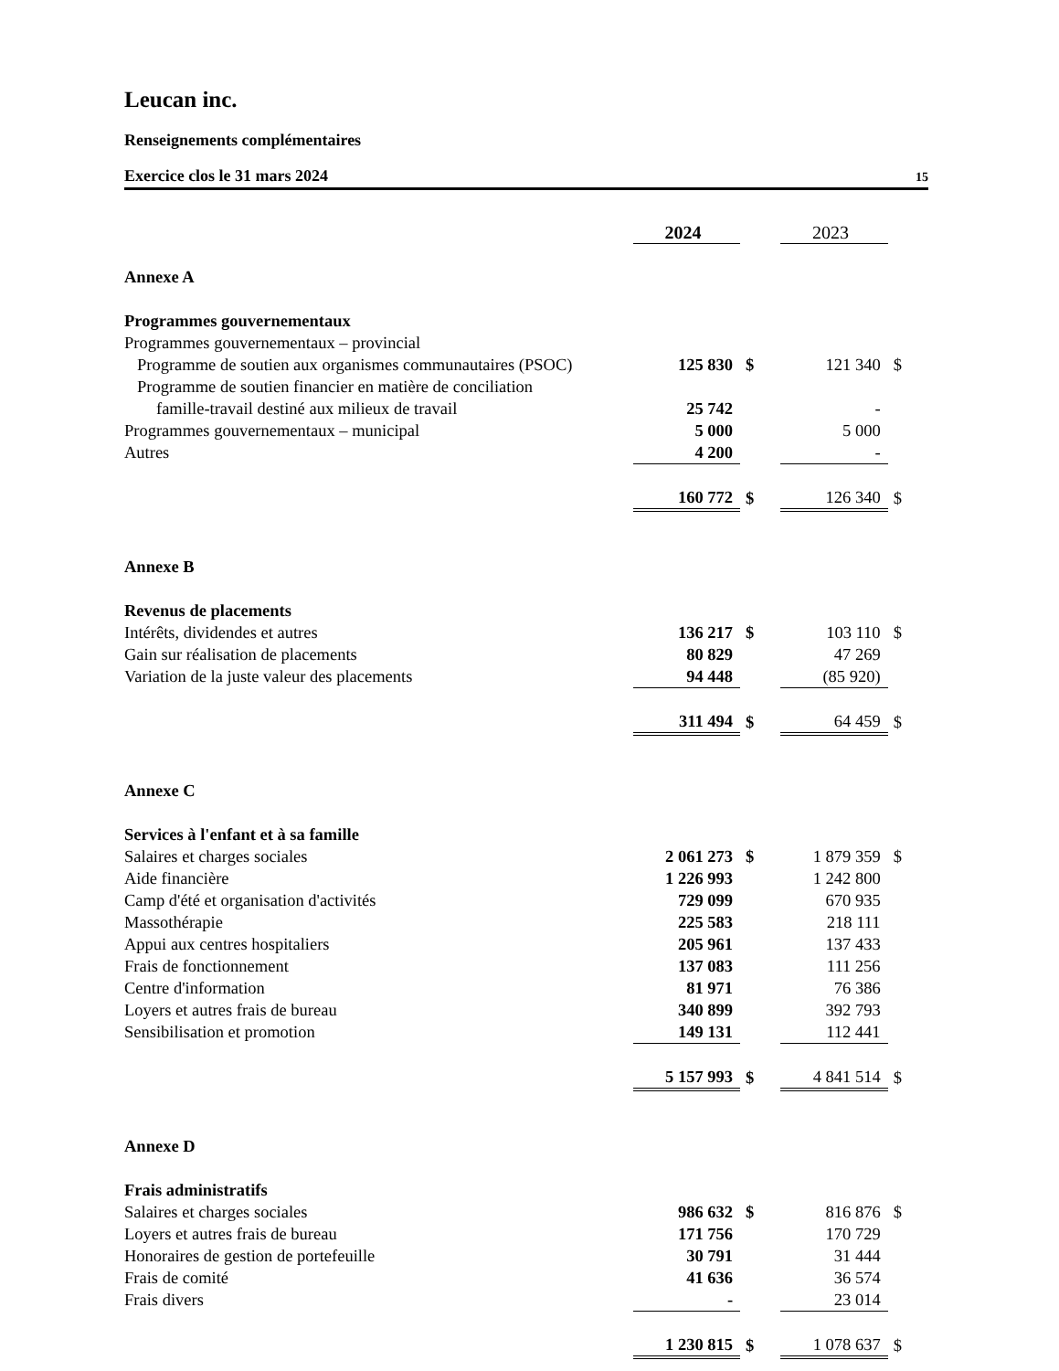Leucan inc.
Renseignements complémentaires
Exercice clos le 31 mars 2024 15
| | 2024 | | 2023 | |
| Annexe A | | | | |
| Programmes gouvernementaux | | | | |
| Programmes gouvernementaux – provincial | | | | |
| Programme de soutien aux organismes communautaires (PSOC) | 125 830 | $ | 121 340 | $ |
| Programme de soutien financier en matière de conciliation | | | | |
| famille-travail destiné aux milieux de travail | 25 742 | | - | |
| Programmes gouvernementaux – municipal | 5 000 | | 5 000 | |
| Autres | 4 200 | | - | |
| | 160 772 | $ | 126 340 | $ |
| Annexe B | | | | |
| Revenus de placements | | | | |
| Intérêts, dividendes et autres | 136 217 | $ | 103 110 | $ |
| Gain sur réalisation de placements | 80 829 | | 47 269 | |
| Variation de la juste valeur des placements | 94 448 | | (85 920) | |
| | 311 494 | $ | 64 459 | $ |
| Annexe C | | | | |
| Services à l'enfant et à sa famille | | | | |
| Salaires et charges sociales | 2 061 273 | $ | 1 879 359 | $ |
| Aide financière | 1 226 993 | | 1 242 800 | |
| Camp d'été et organisation d'activités | 729 099 | | 670 935 | |
| Massothérapie | 225 583 | | 218 111 | |
| Appui aux centres hospitaliers | 205 961 | | 137 433 | |
| Frais de fonctionnement | 137 083 | | 111 256 | |
| Centre d'information | 81 971 | | 76 386 | |
| Loyers et autres frais de bureau | 340 899 | | 392 793 | |
| Sensibilisation et promotion | 149 131 | | 112 441 | |
| | 5 157 993 | $ | 4 841 514 | $ |
| Annexe D | | | | |
| Frais administratifs | | | | |
| Salaires et charges sociales | 986 632 | $ | 816 876 | $ |
| Loyers et autres frais de bureau | 171 756 | | 170 729 | |
| Honoraires de gestion de portefeuille | 30 791 | | 31 444 | |
| Frais de comité | 41 636 | | 36 574 | |
| Frais divers | - | | 23 014 | |
| | 1 230 815 | $ | 1 078 637 | $ |